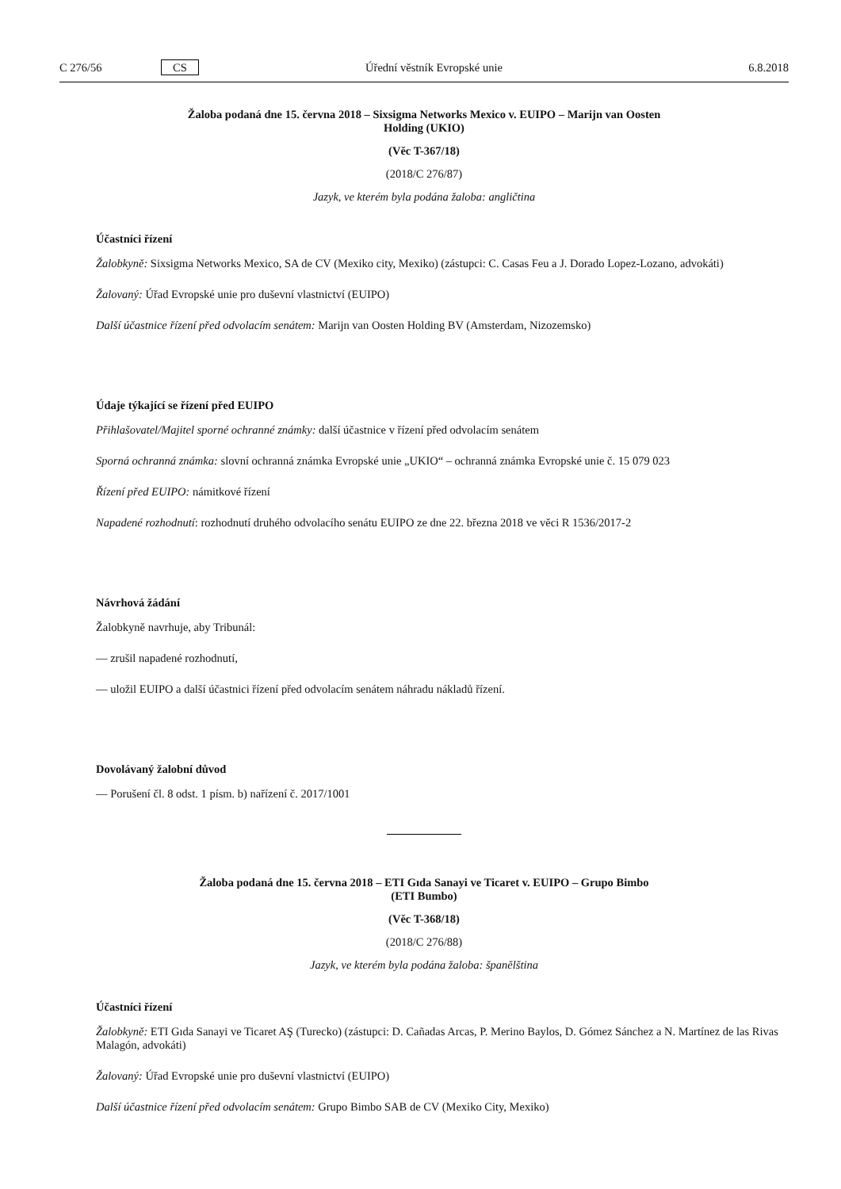C 276/56 CS Úřední věstník Evropské unie 6.8.2018
Žaloba podaná dne 15. června 2018 – Sixsigma Networks Mexico v. EUIPO – Marijn van Oosten
Holding (UKIO)
(Věc T-367/18)
(2018/C 276/87)
Jazyk, ve kterém byla podána žaloba: angličtina
Účastníci řízení
Žalobkyně: Sixsigma Networks Mexico, SA de CV (Mexiko city, Mexiko) (zástupci: C. Casas Feu a J. Dorado Lopez-Lozano, advokáti)
Žalovaný: Úřad Evropské unie pro duševní vlastnictví (EUIPO)
Další účastnice řízení před odvolacím senátem: Marijn van Oosten Holding BV (Amsterdam, Nizozemsko)
Údaje týkající se řízení před EUIPO
Přihlašovatel/Majitel sporné ochranné známky: další účastnice v řízení před odvolacím senátem
Sporná ochranná známka: slovní ochranná známka Evropské unie „UKIO“ – ochranná známka Evropské unie č. 15 079 023
Řízení před EUIPO: námitkové řízení
Napadené rozhodnutí: rozhodnutí druhého odvolacího senátu EUIPO ze dne 22. března 2018 ve věci R 1536/2017-2
Návrhová žádání
Žalobkyně navrhuje, aby Tribunál:
— zrušil napadené rozhodnutí,
— uložil EUIPO a další účastnici řízení před odvolacím senátem náhradu nákladů řízení.
Dovolávaný žalobní důvod
— Porušení čl. 8 odst. 1 písm. b) nařízení č. 2017/1001
Žaloba podaná dne 15. června 2018 – ETI Gıda Sanayi ve Ticaret v. EUIPO – Grupo Bimbo
(ETI Bumbo)
(Věc T-368/18)
(2018/C 276/88)
Jazyk, ve kterém byla podána žaloba: španělština
Účastníci řízení
Žalobkyně: ETI Gıda Sanayi ve Ticaret AŞ (Turecko) (zástupci: D. Cañadas Arcas, P. Merino Baylos, D. Gómez Sánchez a N. Martínez de las Rivas Malagón, advokáti)
Žalovaný: Úřad Evropské unie pro duševní vlastnictví (EUIPO)
Další účastnice řízení před odvolacím senátem: Grupo Bimbo SAB de CV (Mexiko City, Mexiko)